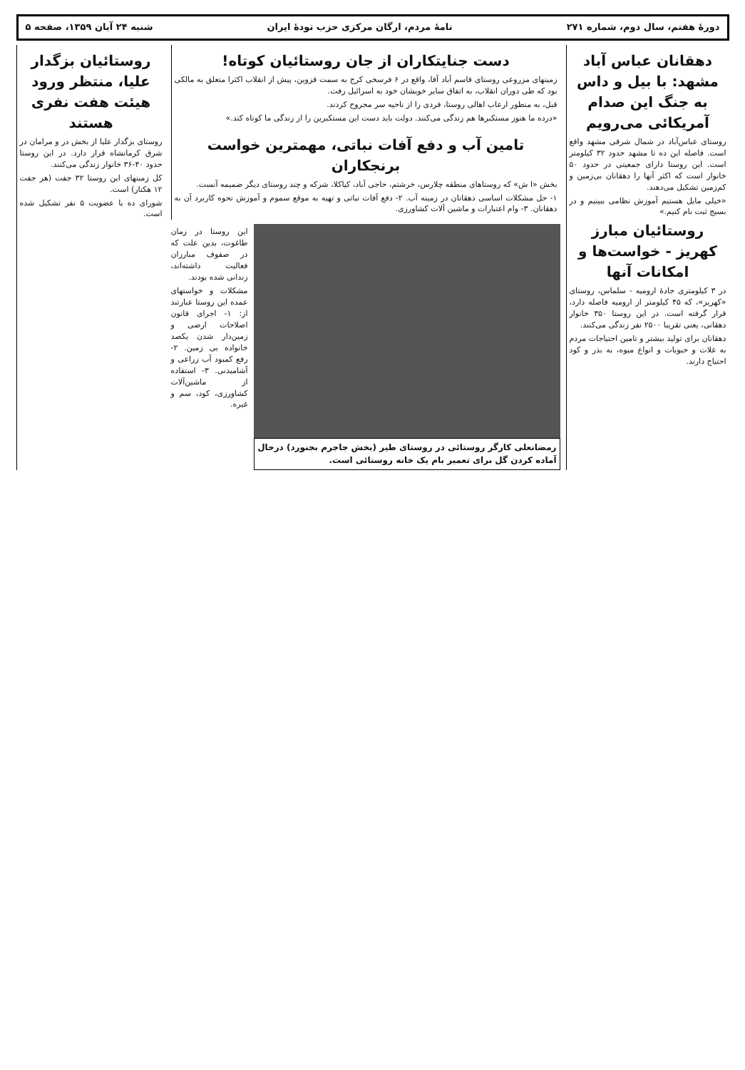دورهٔ هفتم، سال دوم، شماره ۲۷۱ نامهٔ مردم، ارگان مرکزی حزب تودهٔ ایران شنبه ۲۴ آبان ۱۳۵۹، صفحه ۵
دهقانان عباس آباد مشهد: با بیل و داس به جنگ این صدام آمریکائی می‌رویم
روستای عباس‌آباد در شمال شرقی مشهد واقع است. فاصله این ده تا مشهد حدود ۳۲ کیلومتر است. این روستا دارای جمعیتی در حدود ۵۰ خانوار است که اکثر آنها را دهقانان بی‌زمین و کم‌زمین تشکیل می‌دهند.
«خیلی مایل هستیم آموزش نظامی ببینیم و در بسیج ثبت نام کنیم.»
روستائیان مبارز کهریز - خواست‌ها و امکانات آنها
در ۳ کیلومتری جادهٔ ارومیه - سلماس، روستای «کهریز»، که ۴۵ کیلومتر از ارومیه فاصله دارد، قرار گرفته است. در این روستا ۳۵۰ خانوار دهقانی، یعنی تقریبا ۲۵۰۰ نفر زندگی می‌کنند.
دهقانان برای تولید بیشتر و تامین احتیاجات مردم به غلات و حبوبات و انواع میوه، به بذر و کود احتیاج دارند.
دست جنایتکاران از جان روستائیان کوتاه!
زمینهای مزروعی روستای قاسم آباد آقا، واقع در ۶ فرسخی کرج به سمت قزوین، پیش از انقلاب اکثرا متعلق به مالکی بود که طی دوران انقلاب، به اتفاق سایر خویشان خود به اسرائیل رفت.
قبل، به منظور ارعاب اهالی روستا، فردی را از ناحیه سر مجروح کردند.
«درده ما هنوز مستکبرها هم زندگی می‌کنند. دولت باید دست این مستکبرین را از زندگی ما کوتاه کند.»
تامین آب و دفع آفات نباتی، مهمترین خواست برنجکاران
بخش «ا ش» که روستاهای منطقه چلارس، خرشتم، حاجی آباد، کیاکلا، شرکه و چند روستای دیگر ضمیمه آنست.
۱- حل مشکلات اساسی دهقانان در زمینه آب. ۲- دفع آفات نباتی و تهیه به موقع سموم و آموزش نحوه کاربرد آن به دهقانان. ۳- وام اعتبارات و ماشین آلات کشاورزی.
رمضانعلی کارگر روستائی در روستای طیر (بخش جاجرم بجنورد) درحال آماده کردن گل برای تعمیر بام یک خانه روستائی است.
این روستا در زمان طاغوت، بدین علت که در صفوف مبارزان فعالیت داشته‌اند، زندانی شده بودند.
مشکلات و خواستهای عمده این روستا عبارتند از: ۱- اجرای قانون اصلاحات ارضی و زمین‌دار شدن یکصد خانواده بی زمین. ۲- رفع کمبود آب زراعی و آشامیدنی. ۳- استفاده از ماشین‌آلات کشاورزی، کود، سم و غیره.
روستائیان بزگدار علیا، منتظر ورود هیئت هفت نفری هستند
روستای بزگدار علیا از بخش در و مرامان در شرق کرمانشاه قرار دارد. در این روستا حدود ۴۰-۳۶ خانوار زندگی می‌کنند.
کل زمینهای این روستا ۳۲ جفت (هر جفت ۱۲ هکتار) است.
شورای ده با عضویت ۵ نفر تشکیل شده است.